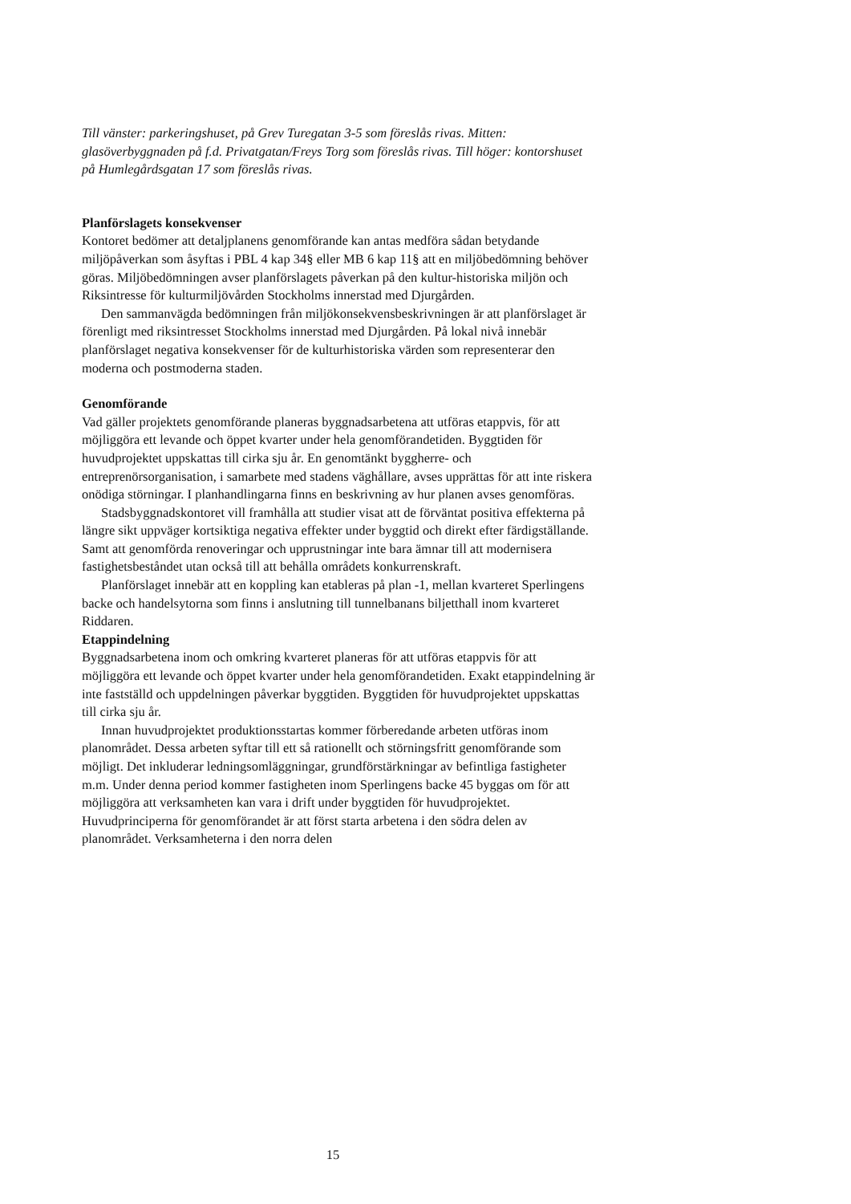Till vänster: parkeringshuset, på Grev Turegatan 3-5 som föreslås rivas. Mitten: glasöverbyggnaden på f.d. Privatgatan/Freys Torg som föreslås rivas. Till höger: kontorshuset på Humlegårdsgatan 17 som föreslås rivas.
Planförslagets konsekvenser
Kontoret bedömer att detaljplanens genomförande kan antas medföra sådan betydande miljöpåverkan som åsyftas i PBL 4 kap 34§ eller MB 6 kap 11§ att en miljöbedömning behöver göras. Miljöbedömningen avser planförslagets påverkan på den kultur-historiska miljön och Riksintresse för kulturmiljövården Stockholms innerstad med Djurgården.
Den sammanvägda bedömningen från miljökonsekvensbeskrivningen är att planförslaget är förenligt med riksintresset Stockholms innerstad med Djurgården. På lokal nivå innebär planförslaget negativa konsekvenser för de kulturhistoriska värden som representerar den moderna och postmoderna staden.
Genomförande
Vad gäller projektets genomförande planeras byggnadsarbetena att utföras etappvis, för att möjliggöra ett levande och öppet kvarter under hela genomförandetiden. Byggtiden för huvudprojektet uppskattas till cirka sju år. En genomtänkt byggherre- och entreprenörsorganisation, i samarbete med stadens väghållare, avses upprättas för att inte riskera onödiga störningar. I planhandlingarna finns en beskrivning av hur planen avses genomföras.
Stadsbyggnadskontoret vill framhålla att studier visat att de förväntat positiva effekterna på längre sikt uppväger kortsiktiga negativa effekter under byggtid och direkt efter färdigställande. Samt att genomförda renoveringar och upprustningar inte bara ämnar till att modernisera fastighetsbeståndet utan också till att behålla områdets konkurrenskraft.
Planförslaget innebär att en koppling kan etableras på plan -1, mellan kvarteret Sperlingens backe och handelsytorna som finns i anslutning till tunnelbanans biljetthall inom kvarteret Riddaren.
Etappindelning
Byggnadsarbetena inom och omkring kvarteret planeras för att utföras etappvis för att möjliggöra ett levande och öppet kvarter under hela genomförandetiden. Exakt etappindelning är inte fastställd och uppdelningen påverkar byggtiden. Byggtiden för huvudprojektet uppskattas till cirka sju år.
Innan huvudprojektet produktionsstartas kommer förberedande arbeten utföras inom planområdet. Dessa arbeten syftar till ett så rationellt och störningsfritt genomförande som möjligt. Det inkluderar ledningsomläggningar, grundförstärkningar av befintliga fastigheter m.m. Under denna period kommer fastigheten inom Sperlingens backe 45 byggas om för att möjliggöra att verksamheten kan vara i drift under byggtiden för huvudprojektet. Huvudprinciperna för genomförandet är att först starta arbetena i den södra delen av planområdet. Verksamheterna i den norra delen
15